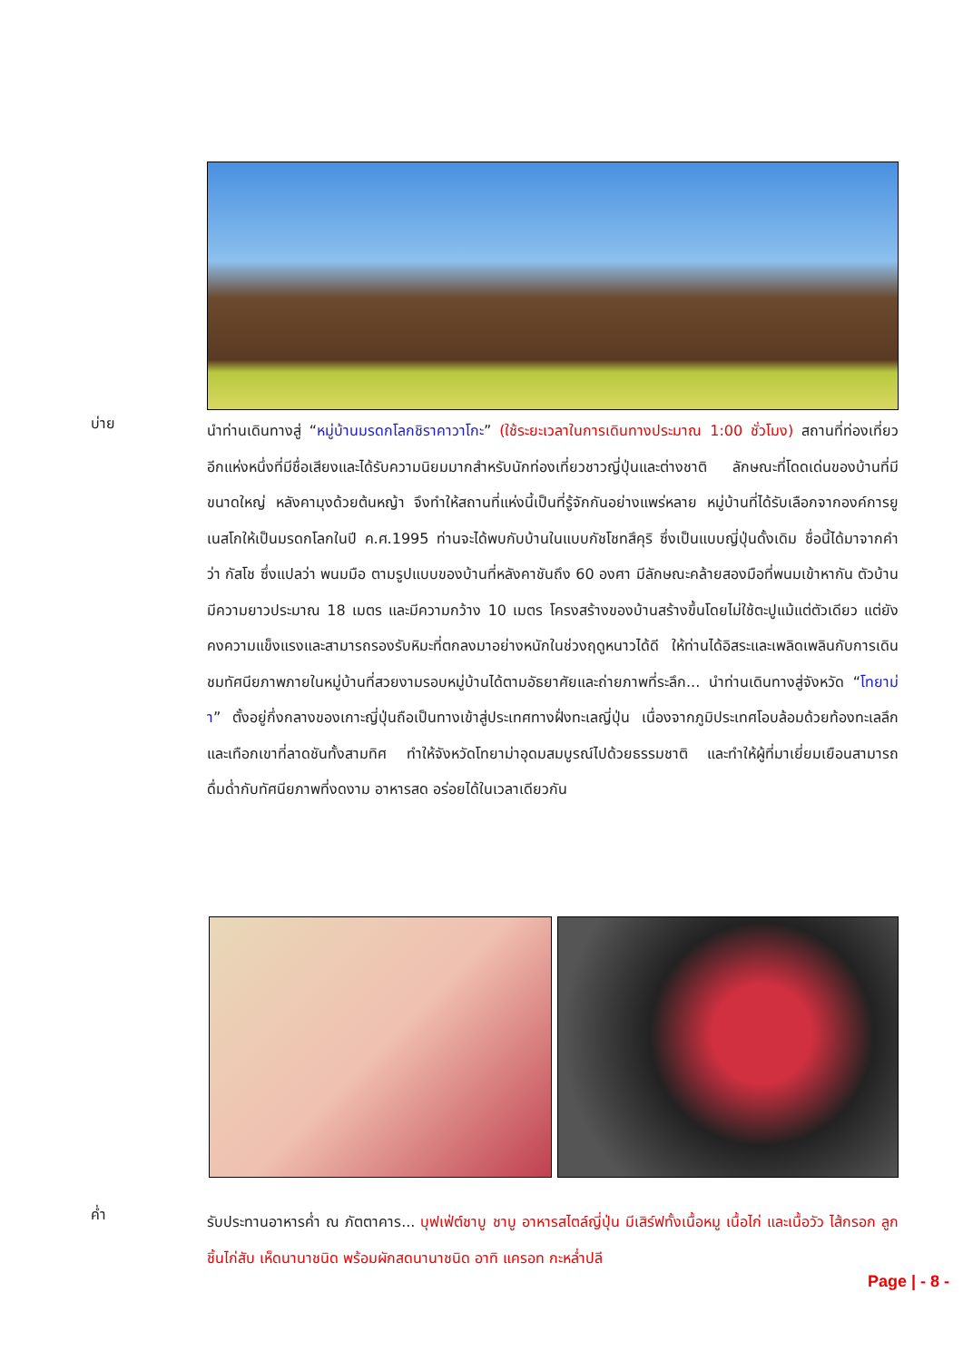บ่าย
นำท่านเดินทางสู่ “หมู่บ้านมรดกโลกชิราคาวาโกะ” (ใช้ระยะเวลาในการเดินทางประมาณ 1:00 ชั่วโมง) สถานที่ท่องเที่ยวอีกแห่งหนึ่งที่มีชื่อเสียงและได้รับความนิยมมากสำหรับนักท่องเที่ยวชาวญี่ปุ่นและต่างชาติ ลักษณะที่โดดเด่นของบ้านที่มีขนาดใหญ่ หลังคามุงด้วยต้นหญ้า จึงทำให้สถานที่แห่งนี้เป็นที่รู้จักกันอย่างแพร่หลาย หมู่บ้านที่ได้รับเลือกจากองค์การยูเนสโกให้เป็นมรดกโลกในปี ค.ศ.1995 ท่านจะได้พบกับบ้านในแบบกัชโชทสึคุริ ซึ่งเป็นแบบญี่ปุ่นดั้งเดิม ชื่อนี้ได้มาจากคำว่า กัสโช ซึ่งแปลว่า พนมมือ ตามรูปแบบของบ้านที่หลังคาชันถึง 60 องศา มีลักษณะคล้ายสองมือที่พนมเข้าหากัน ตัวบ้านมีความยาวประมาณ 18 เมตร และมีความกว้าง 10 เมตร โครงสร้างของบ้านสร้างขึ้นโดยไม่ใช้ตะปูแม้แต่ตัวเดียว แต่ยังคงความแข็งแรงและสามารถรองรับหิมะที่ตกลงมาอย่างหนักในช่วงฤดูหนาวได้ดี ให้ท่านได้อิสระและเพลิดเพลินกับการเดินชมทัศนียภาพภายในหมู่บ้านที่สวยงามรอบหมู่บ้านได้ตามอัธยาศัยและถ่ายภาพที่ระลึก... นำท่านเดินทางสู่จังหวัด “โทยาม่า” ตั้งอยู่กึ่งกลางของเกาะญี่ปุ่นถือเป็นทางเข้าสู่ประเทศทางฝั่งทะเลญี่ปุ่น เนื่องจากภูมิประเทศโอบล้อมด้วยท้องทะเลลึก และเทือกเขาที่ลาดชันทั้งสามทิศ ทำให้จังหวัดโทยาม่าอุดมสมบูรณ์ไปด้วยธรรมชาติ และทำให้ผู้ที่มาเยี่ยมเยือนสามารถดื่มด่ำกับทัศนียภาพที่งดงาม อาหารสด อร่อยได้ในเวลาเดียวกัน
ค่ำ
รับประทานอาหารค่ำ ณ ภัตตาคาร... บุฟเฟ่ต์ชาบู ชาบู อาหารสไตล์ญี่ปุ่น มีเสิร์ฟทั้งเนื้อหมู เนื้อไก่ และเนื้อวัว ไส้กรอก ลูกชิ้นไก่สับ เห็ดนานาชนิด พร้อมผักสดนานาชนิด อาทิ แครอท กะหล่ำปลี
Page | - 8 -